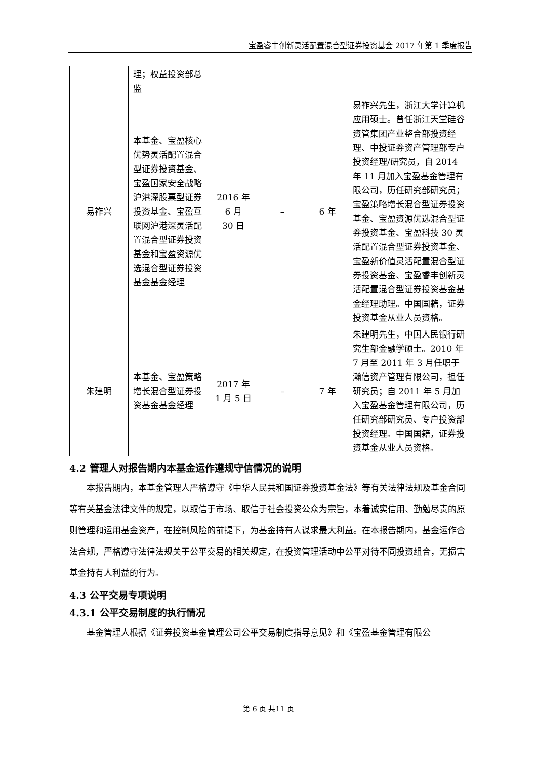宝盈睿丰创新灵活配置混合型证券投资基金 2017 年第 1 季度报告
| | 理；权益投资部总监 | | | | |
| 易祚兴 | 本基金、宝盈核心优势灵活配置混合型证券投资基金、宝盈国家安全战略沪港深股票型证券投资基金、宝盈互联网沪港深灵活配置混合型证券投资基金和宝盈资源优选混合型证券投资基金基金经理 | 2016 年 6 月 30 日 | – | 6 年 | 易祚兴先生，浙江大学计算机应用硕士。曾任浙江天堂硅谷资管集团产业整合部投资经理、中投证券资产管理部专户投资经理/研究员，自 2014 年 11 月加入宝盈基金管理有限公司，历任研究部研究员；宝盈策略增长混合型证券投资基金、宝盈资源优选混合型证券投资基金、宝盈科技 30 灵活配置混合型证券投资基金、宝盈新价值灵活配置混合型证券投资基金、宝盈睿丰创新灵活配置混合型证券投资基金基金经理助理。中国国籍，证券投资基金从业人员资格。 |
| 朱建明 | 本基金、宝盈策略增长混合型证券投资基金基金经理 | 2017 年 1 月 5 日 | – | 7 年 | 朱建明先生，中国人民银行研究生部金融学硕士。2010 年 7 月至 2011 年 3 月任职于瀚信资产管理有限公司，担任研究员；自 2011 年 5 月加入宝盈基金管理有限公司，历任研究部研究员、专户投资部投资经理。中国国籍，证券投资基金从业人员资格。 |
4.2 管理人对报告期内本基金运作遵规守信情况的说明
本报告期内，本基金管理人严格遵守《中华人民共和国证券投资基金法》等有关法律法规及基金合同等有关基金法律文件的规定，以取信于市场、取信于社会投资公众为宗旨，本着诚实信用、勤勉尽责的原则管理和运用基金资产，在控制风险的前提下，为基金持有人谋求最大利益。在本报告期内，基金运作合法合规，严格遵守法律法规关于公平交易的相关规定，在投资管理活动中公平对待不同投资组合，无损害基金持有人利益的行为。
4.3 公平交易专项说明
4.3.1 公平交易制度的执行情况
基金管理人根据《证券投资基金管理公司公平交易制度指导意见》和《宝盈基金管理有限公
第 6 页 共11 页